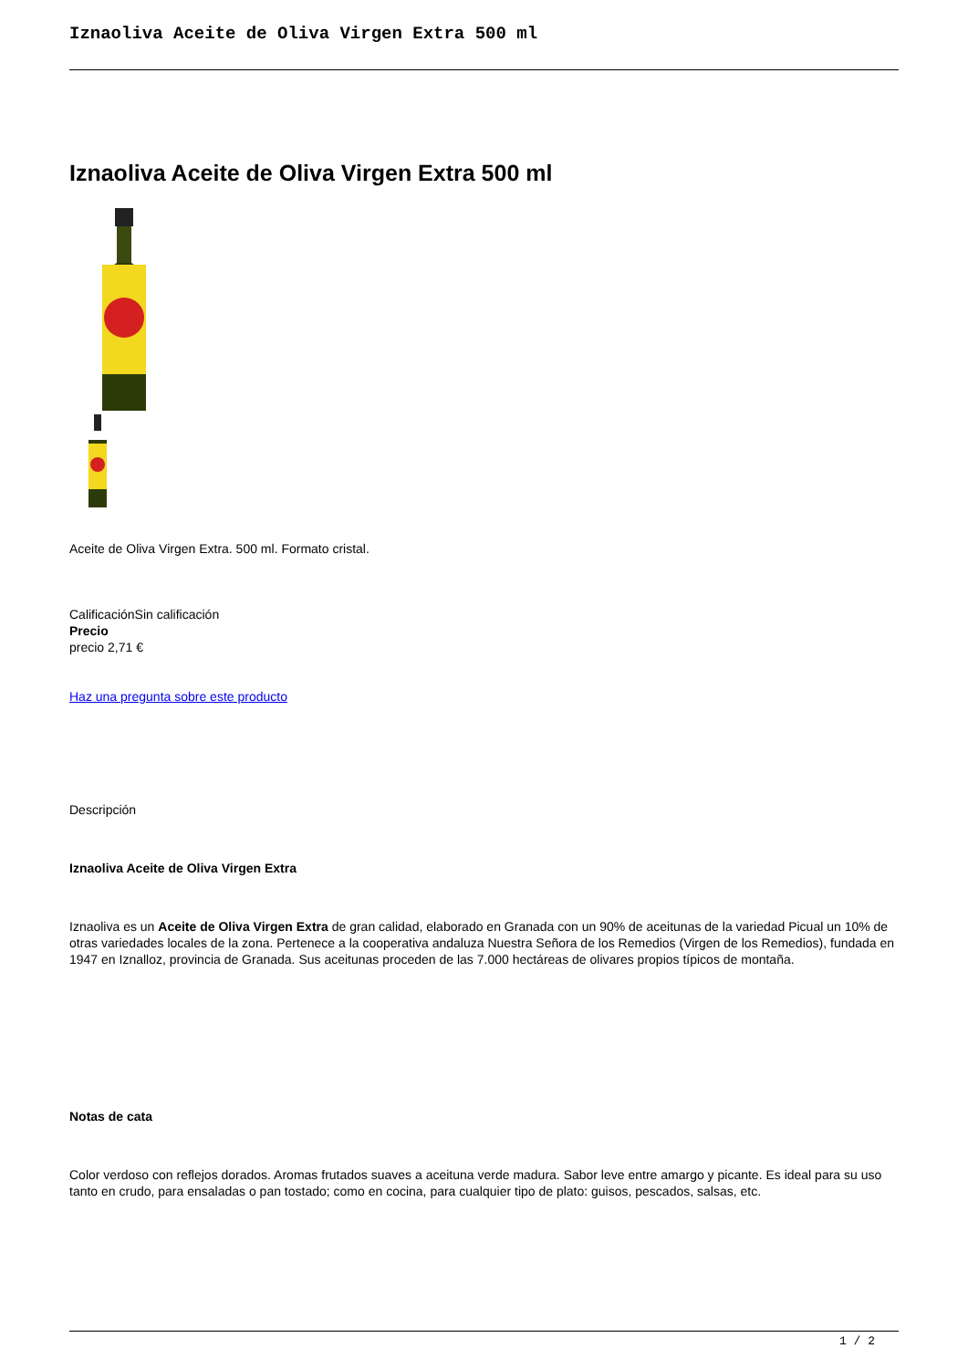Iznaoliva Aceite de Oliva Virgen Extra 500 ml
Iznaoliva Aceite de Oliva Virgen Extra 500 ml
Aceite de Oliva Virgen Extra. 500 ml. Formato cristal.
CalificaciónSin calificación
Precio
precio 2,71 €
Haz una pregunta sobre este producto
Descripción
Iznaoliva Aceite de Oliva Virgen Extra
Iznaoliva es un Aceite de Oliva Virgen Extra de gran calidad, elaborado en Granada con un 90% de aceitunas de la variedad Picual un 10% de otras variedades locales de la zona. Pertenece a la cooperativa andaluza Nuestra Señora de los Remedios (Virgen de los Remedios), fundada en 1947 en Iznalloz, provincia de Granada. Sus aceitunas proceden de las 7.000 hectáreas de olivares propios típicos de montaña.
Notas de cata
Color verdoso con reflejos dorados. Aromas frutados suaves a aceituna verde madura. Sabor leve entre amargo y picante. Es ideal para su uso tanto en crudo, para ensaladas o pan tostado; como en cocina, para cualquier tipo de plato: guisos, pescados, salsas, etc.
1 / 2